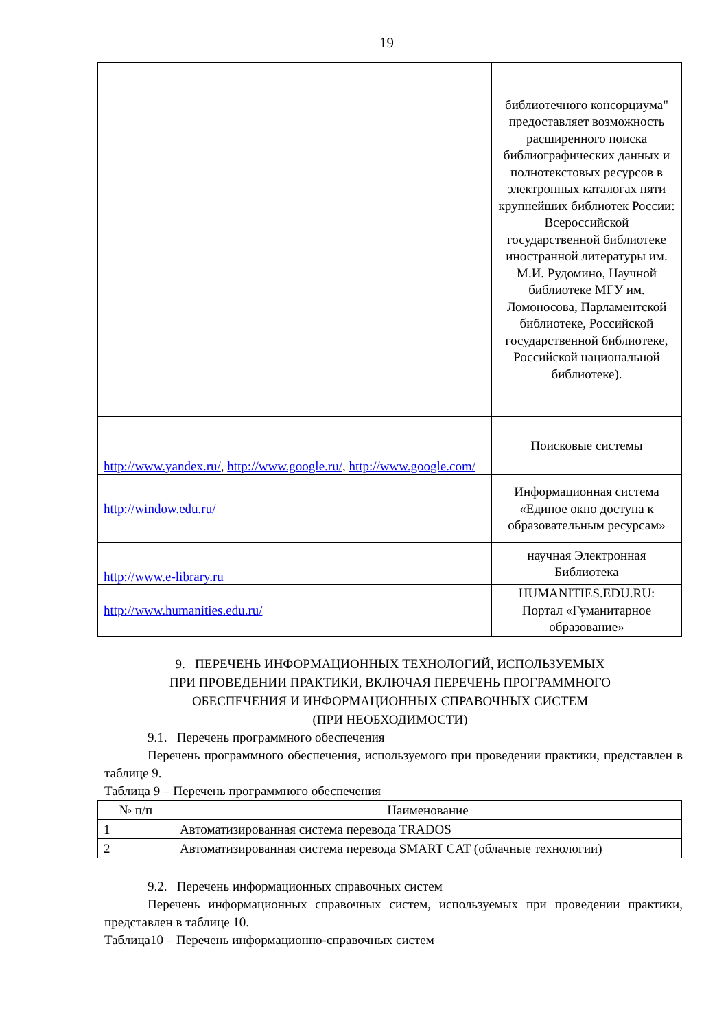19
| | библиотечного консорциума" предоставляет возможность расширенного поиска библиографических данных и полнотекстовых ресурсов в электронных каталогах пяти крупнейших библиотек России: Всероссийской государственной библиотеке иностранной литературы им. М.И. Рудомино, Научной библиотеке МГУ им. Ломоносова, Парламентской библиотеке, Российской государственной библиотеке, Российской национальной библиотеке). |
| http://www.yandex.ru/ , http://www.google.ru/ , http://www.google.com/ | Поисковые системы |
| http://window.edu.ru/ | Информационная система «Единое окно доступа к образовательным ресурсам» |
| http://www.e-library.ru | научная Электронная Библиотека |
| http://www.humanities.edu.ru/ | HUMANITIES.EDU.RU: Портал «Гуманитарное образование» |
9. ПЕРЕЧЕНЬ ИНФОРМАЦИОННЫХ ТЕХНОЛОГИЙ, ИСПОЛЬЗУЕМЫХ
ПРИ ПРОВЕДЕНИИ ПРАКТИКИ, ВКЛЮЧАЯ ПЕРЕЧЕНЬ ПРОГРАММНОГО
ОБЕСПЕЧЕНИЯ И ИНФОРМАЦИОННЫХ СПРАВОЧНЫХ СИСТЕМ
(ПРИ НЕОБХОДИМОСТИ)
9.1. Перечень программного обеспечения
Перечень программного обеспечения, используемого при проведении практики, представлен в таблице 9.
Таблица 9 – Перечень программного обеспечения
| № п/п | Наименование |
| 1 | Автоматизированная система перевода TRADOS |
| 2 | Автоматизированная система перевода SMART CAT (облачные технологии) |
9.2. Перечень информационных справочных систем
Перечень информационных справочных систем, используемых при проведении практики, представлен в таблице 10.
Таблица10 – Перечень информационно-справочных систем